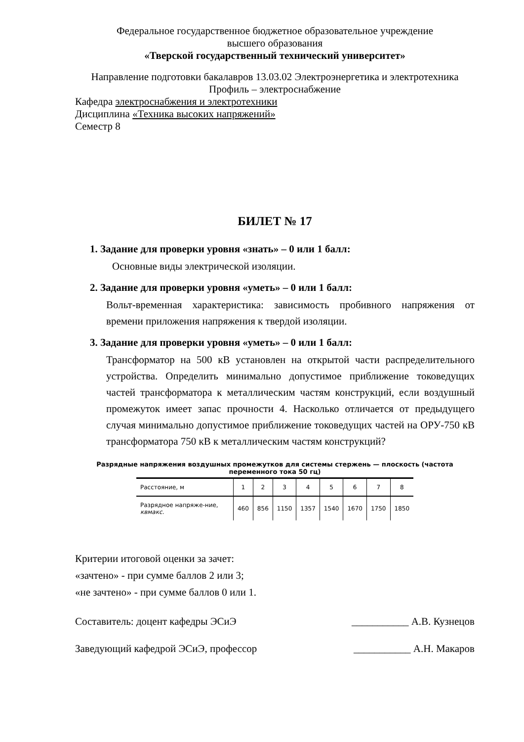Федеральное государственное бюджетное образовательное учреждение
высшего образования
«Тверской государственный технический университет»
Направление подготовки бакалавров 13.03.02 Электроэнергетика и электротехника
Профиль – электроснабжение
Кафедра электроснабжения и электротехники
Дисциплина «Техника высоких напряжений»
Семестр 8
БИЛЕТ № 17
1. Задание для проверки уровня «знать» – 0 или 1 балл:
Основные виды электрической изоляции.
2. Задание для проверки уровня «уметь» – 0 или 1 балл:
Вольт-временная характеристика: зависимость пробивного напряжения от времени приложения напряжения к твердой изоляции.
3. Задание для проверки уровня «уметь» – 0 или 1 балл:
Трансформатор на 500 кВ установлен на открытой части распределительного устройства. Определить минимально допустимое приближение токоведущих частей трансформатора к металлическим частям конструкций, если воздушный промежуток имеет запас прочности 4. Насколько отличается от предыдущего случая минимально допустимое приближение токоведущих частей на ОРУ-750 кВ трансформатора 750 кВ к металлическим частям конструкций?
Разрядные напряжения воздушных промежутков для системы стержень — плоскость (частота переменного тока 50 гц)
| Расстояние, м | 1 | 2 | 3 | 4 | 5 | 6 | 7 | 8 |
| --- | --- | --- | --- | --- | --- | --- | --- | --- |
| Разрядное напряже-ние, квмакс. | 460 | 856 | 1150 | 1357 | 1540 | 1670 | 1750 | 1850 |
Критерии итоговой оценки за зачет:
«зачтено» - при сумме баллов 2 или 3;
«не зачтено» - при сумме баллов 0 или 1.
Составитель: доцент кафедры ЭСиЭ ___________ А.В. Кузнецов
Заведующий кафедрой ЭСиЭ, профессор ___________ А.Н. Макаров